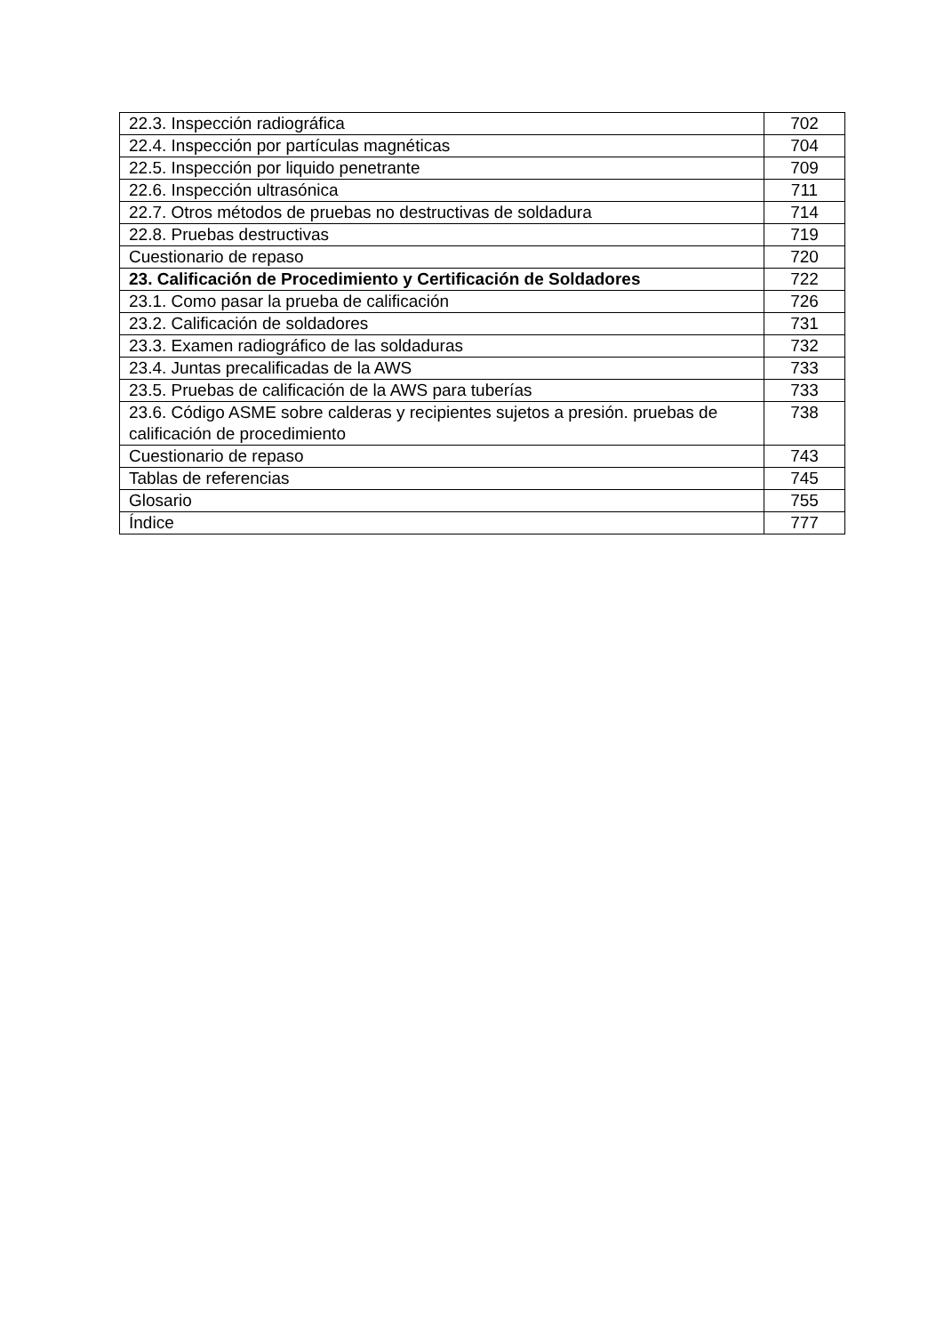| 22.3. Inspección radiográfica | 702 |
| 22.4. Inspección por partículas magnéticas | 704 |
| 22.5. Inspección por liquido penetrante | 709 |
| 22.6. Inspección ultrasónica | 711 |
| 22.7. Otros métodos de pruebas no destructivas de soldadura | 714 |
| 22.8. Pruebas destructivas | 719 |
| Cuestionario de repaso | 720 |
| 23. Calificación de Procedimiento y Certificación de Soldadores | 722 |
| 23.1. Como pasar la prueba de calificación | 726 |
| 23.2. Calificación de soldadores | 731 |
| 23.3. Examen radiográfico de las soldaduras | 732 |
| 23.4. Juntas precalificadas de la AWS | 733 |
| 23.5. Pruebas de calificación de la AWS para tuberías | 733 |
| 23.6. Código ASME sobre calderas y recipientes sujetos a presión. pruebas de calificación de procedimiento | 738 |
| Cuestionario de repaso | 743 |
| Tablas de referencias | 745 |
| Glosario | 755 |
| Índice | 777 |